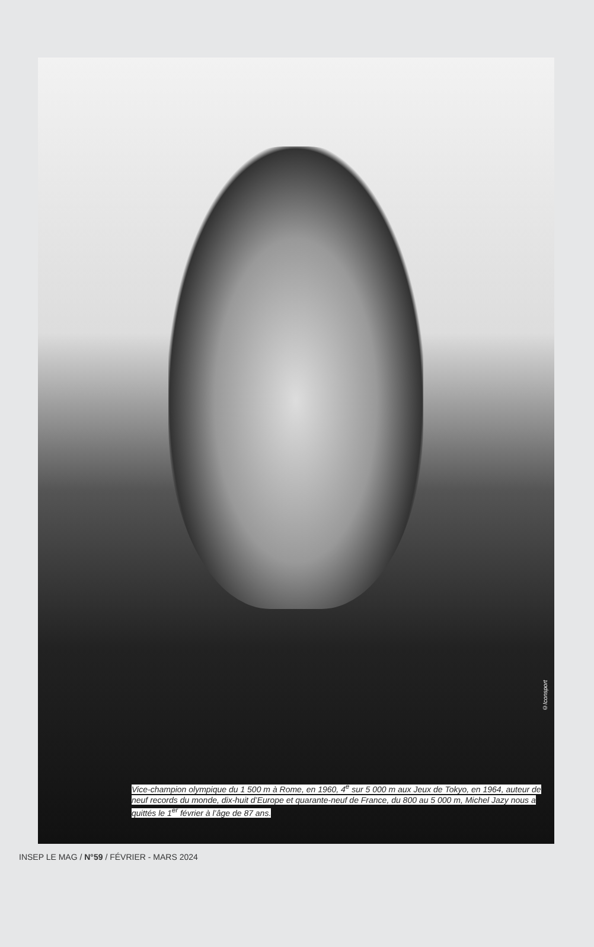©Iconsport
Vice-champion olympique du 1 500 m à Rome, en 1960, 4<sup>e</sup> sur 5 000 m aux Jeux de Tokyo, en 1964, auteur de neuf records du monde, dix-huit d’Europe et quarante-neuf de France, du 800 au 5 000 m, Michel Jazy nous a quittés le 1<sup>er</sup> février à l’âge de 87 ans.
INSEP LE MAG / N°59 / FÉVRIER - MARS 2024